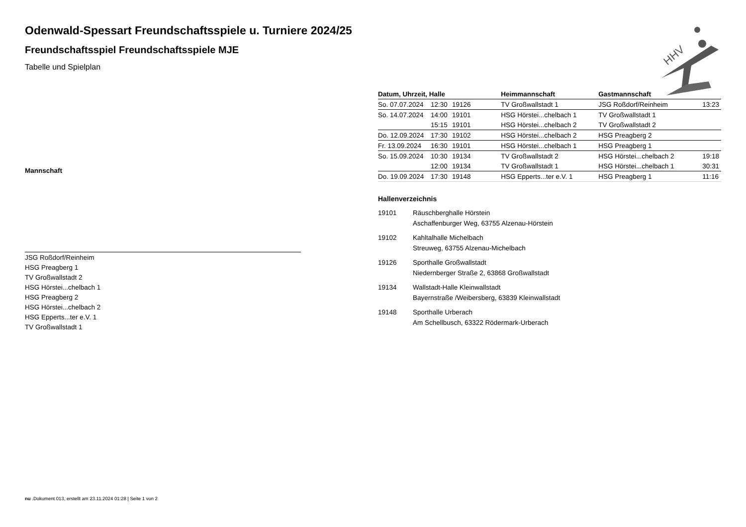HHV
Odenwald-Spessart Freundschaftsspiele u. Turniere 2024/25
Freundschaftsspiel Freundschaftsspiele MJE
Tabelle und Spielplan
| Mannschaft |
| --- |
| JSG Roßdorf/Reinheim |
| HSG Preagberg 1 |
| TV Großwallstadt 2 |
| HSG Hörstei...chelbach 1 |
| HSG Preagberg 2 |
| HSG Hörstei...chelbach 2 |
| HSG Epperts...ter e.V. 1 |
| TV Großwallstadt 1 |
| Datum, Uhrzeit, Halle | | | Heimmannschaft | Gastmannschaft | |
| --- | --- | --- | --- | --- | --- |
| So. 07.07.2024 | 12:30 | 19126 | TV Großwallstadt 1 | JSG Roßdorf/Reinheim | 13:23 |
| So. 14.07.2024 | 14:00 | 19101 | HSG Hörstei...chelbach 1 | TV Großwallstadt 1 | |
| | 15:15 | 19101 | HSG Hörstei...chelbach 2 | TV Großwallstadt 2 | |
| Do. 12.09.2024 | 17:30 | 19102 | HSG Hörstei...chelbach 2 | HSG Preagberg 2 | |
| Fr. 13.09.2024 | 16:30 | 19101 | HSG Hörstei...chelbach 1 | HSG Preagberg 1 | |
| So. 15.09.2024 | 10:30 | 19134 | TV Großwallstadt 2 | HSG Hörstei...chelbach 2 | 19:18 |
| | 12:00 | 19134 | TV Großwallstadt 1 | HSG Hörstei...chelbach 1 | 30:31 |
| Do. 19.09.2024 | 17:30 | 19148 | HSG Epperts...ter e.V. 1 | HSG Preagberg 1 | 11:16 |
Hallenverzeichnis
19101 Räuschberghalle Hörstein
Aschaffenburger Weg, 63755 Alzenau-Hörstein
19102 Kahltalhalle Michelbach
Streuweg, 63755 Alzenau-Michelbach
19126 Sporthalle Großwallstadt
Niedernberger Straße 2, 63868 Großwallstadt
19134 Wallstadt-Halle Kleinwallstadt
Bayernstraße /Weibersberg, 63839 Kleinwallstadt
19148 Sporthalle Urberach
Am Schellbusch, 63322 Rödermark-Urberach
nu .Dokument 013, erstellt am 23.11.2024 01:28 | Seite 1 von 2